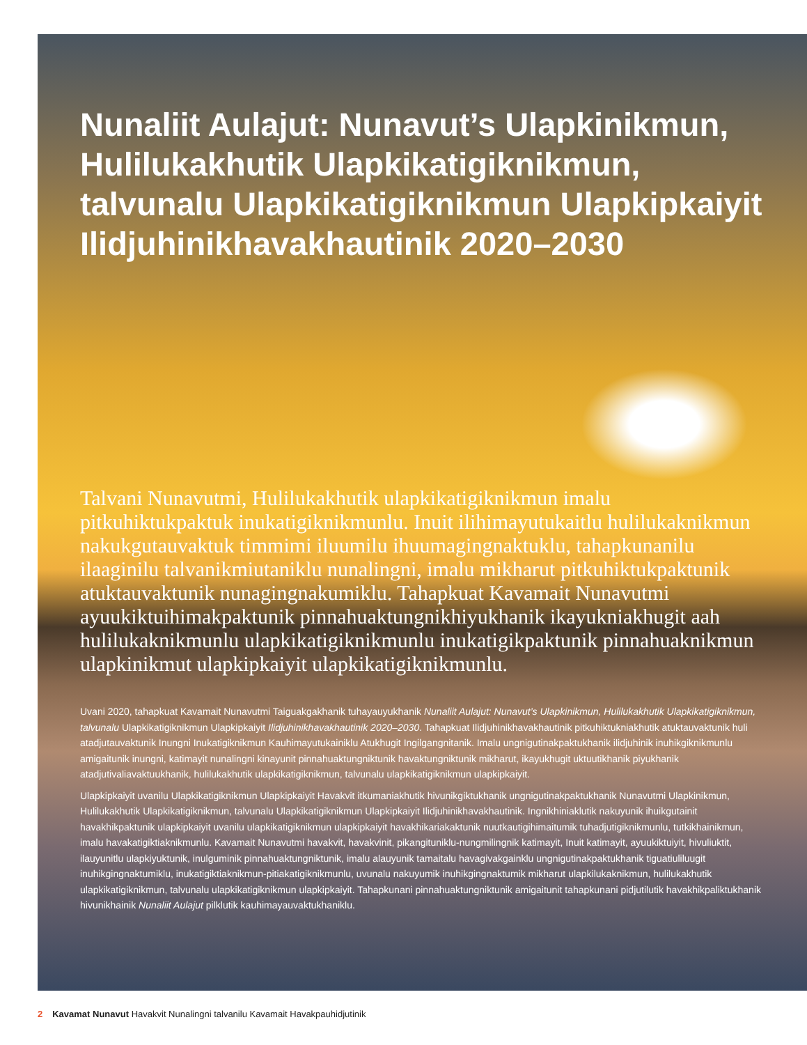Nunaliit Aulajut: Nunavut’s Ulapkinikmun, Hulilukakhutik Ulapkikatigiknikmun, talvunalu Ulapkikatigiknikmun Ulapkipkaiyit Ilidjuhinikhavakhautinik 2020–2030
Talvani Nunavutmi, Hulilukakhutik ulapkikatigiknikmun imalu pitkuhiktukpaktuk inukatigiknikmunlu. Inuit ilihimayutukaitlu hulilukaknikmun nakukgutauvaktuk timmimi iluumilu ihuumagingnaktuklu, tahapkunanilu ilaaginilu talvanikmiutaniklu nunalingni, imalu mikharut pitkuhiktukpaktunik atuktauvaktunik nunagingnakumiklu. Tahapkuat Kavamait Nunavutmi ayuukiktuihimakpaktunik pinnahuaktungnikhiyukhanik ikayukniakhugit aah hulilukaknikmunlu ulapkikatigiknikmunlu inukatigikpaktunik pinnahuaknikmun ulapkinikmut ulapkipkaiyit ulapkikatigiknikmunlu.
Uvani 2020, tahapkuat Kavamait Nunavutmi Taiguakgakhanik tuhayauyukhanik Nunaliit Aulajut: Nunavut’s Ulapkinikmun, Hulilukakhutik Ulapkikatigiknikmun, talvunalu Ulapkikatigiknikmun Ulapkipkaiyit Ilidjuhinikhavakhautinik 2020–2030. Tahapkuat Ilidjuhinikhavakhautinik pitkuhiktukniakhutik atuktauvaktunik huli atadjutauvaktunik Inungni Inukatigiknikmun Kauhimayutukainiklu Atukhugit Ingilgangnitanik. Imalu ungnigutinakpaktukhanik ilidjuhinik inuhikgiknikmunlu amigaitunik inungni, katimayit nunalingni kinayunit pinnahuaktungniktunik havaktungniktunik mikharut, ikayukhugit uktuutikhanik piyukhanik atadjutivaliavaktuukhanik, hulilukakhutik ulapkikatigiknikmun, talvunalu ulapkikatigiknikmun ulapkipkaiyit.
Ulapkipkaiyit uvanilu Ulapkikatigiknikmun Ulapkipkaiyit Havakvit itkumaniakhutik hivunikgiktukhanik ungnigutinakpaktukhanik Nunavutmi Ulapkinikmun, Hulilukakhutik Ulapkikatigiknikmun, talvunalu Ulapkikatigiknikmun Ulapkipkaiyit Ilidjuhinikhavakhautinik. Ingnikhiniaklutik nakuyunik ihuikgutainit havakhikpaktunik ulapkipkaiyit uvanilu ulapkikatigiknikmun ulapkipkaiyit havakhikariakaktunik nuutkautigihimaitumik tuhadjutigiknikmunlu, tutkikhainikmun, imalu havakatigiktiaknikmunlu. Kavamait Nunavutmi havakvit, havakvinit, pikangituniklu-nungmilingnik katimayit, Inuit katimayit, ayuukiktuiyit, hivuliuktit, ilauyunitlu ulapkiyuktunik, inulguminik pinnahuaktungniktunik, imalu alauyunik tamaitalu havagivakgainklu ungnigutinakpaktukhanik tiguatiuliluugit inuhikgingnaktumiklu, inukatigiktiaknikmun-pitiakatigiknikmunlu, uvunalu nakuyumik inuhikgingnaktumik mikharut ulapkilukaknikmun, hulilukakhutik ulapkikatigiknikmun, talvunalu ulapkikatigiknikmun ulapkipkaiyit. Tahapkunani pinnahuaktungniktunik amigaitunit tahapkunani pidjutilutik havakhikpaliktukhanik hivunikhainik Nunaliit Aulajut pilklutik kauhimayauvaktukhaniklu.
2 Kavamat Nunavut Havakvit Nunalingni talvanilu Kavamait Havakpauhidjutinik